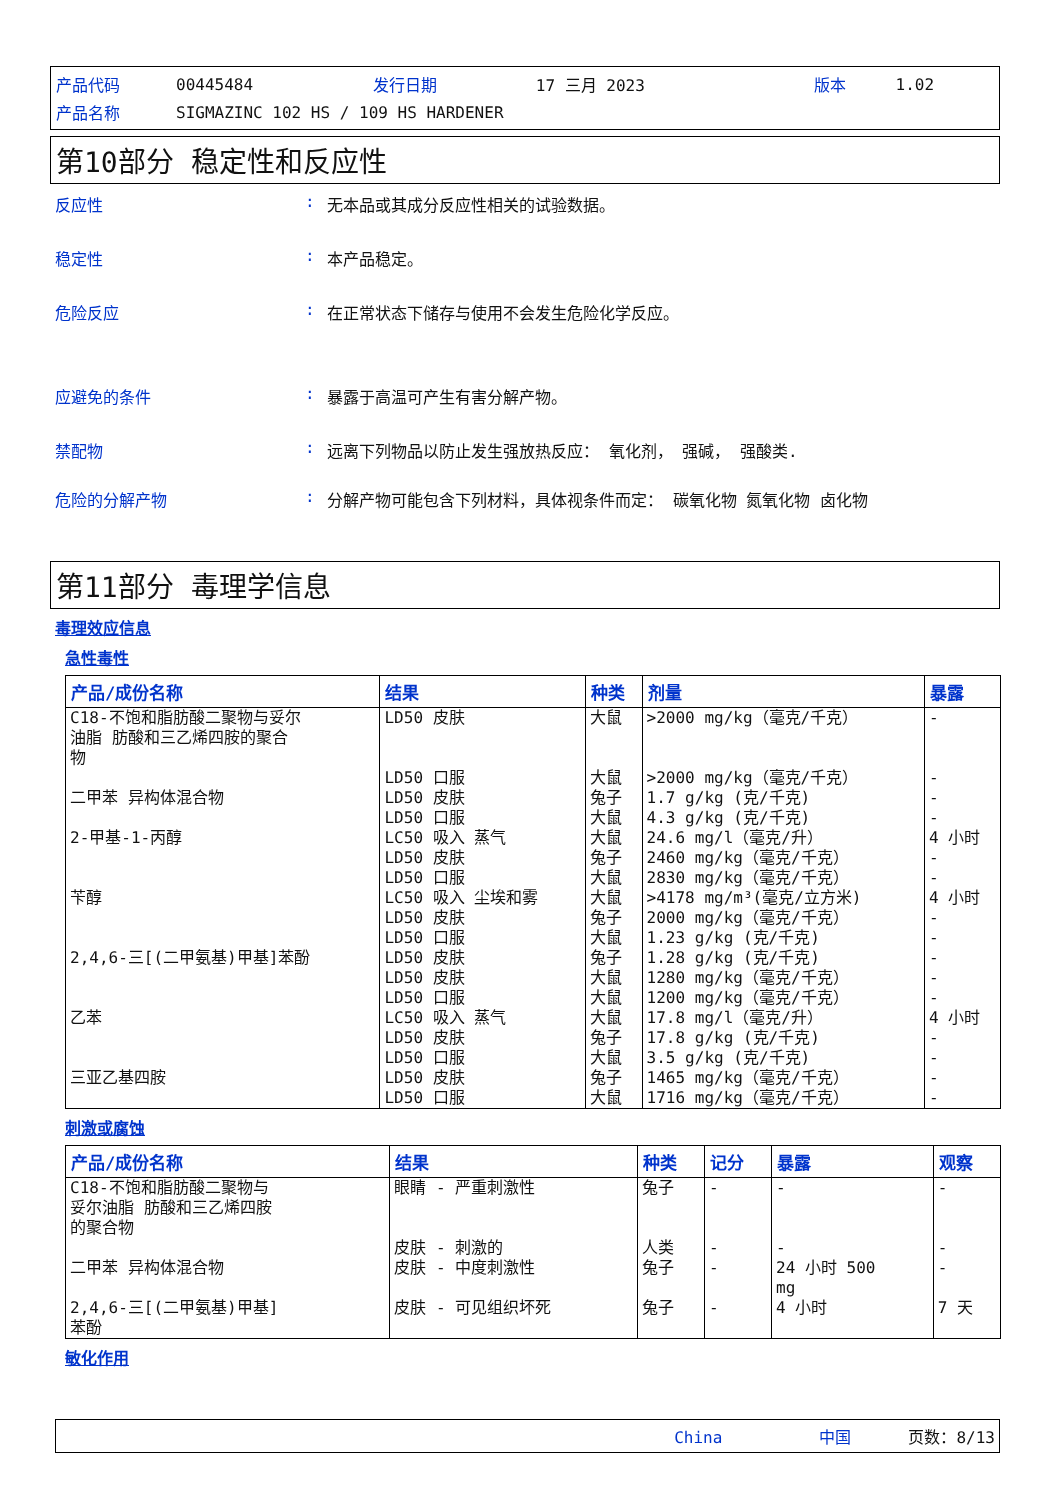| 产品代码 | 00445484 | 发行日期 | 17 三月 2023 | 版本 | 1.02 |
| 产品名称 | SIGMAZINC 102 HS / 109 HS HARDENER | | | | |
第10部分 稳定性和反应性
反应性: 无本品或其成分反应性相关的试验数据。
稳定性: 本产品稳定。
危险反应: 在正常状态下储存与使用不会发生危险化学反应。
应避免的条件: 暴露于高温可产生有害分解产物。
禁配物: 远离下列物品以防止发生强放热反应： 氧化剂， 强碱， 强酸类.
危险的分解产物: 分解产物可能包含下列材料，具体视条件而定： 碳氧化物 氮氧化物 卤化物
第11部分 毒理学信息
毒理效应信息
急性毒性
| 产品/成份名称 | 结果 | 种类 | 剂量 | 暴露 |
| --- | --- | --- | --- | --- |
| C18-不饱和脂肪酸二聚物与妥尔 油脂 肪酸和三乙烯四胺的聚合 物 | LD50 皮肤 | 大鼠 | >2000 mg/kg（毫克/千克） | - |
| | LD50 口服 | 大鼠 | >2000 mg/kg（毫克/千克） | - |
| 二甲苯 异构体混合物 | LD50 皮肤 LD50 口服 | 兔子 大鼠 | 1.7 g/kg (克/千克) 4.3 g/kg (克/千克) | - - |
| 2-甲基-1-丙醇 | LC50 吸入 蒸气 LD50 皮肤 LD50 口服 | 大鼠 兔子 大鼠 | 24.6 mg/l（毫克/升） 2460 mg/kg（毫克/千克） 2830 mg/kg（毫克/千克） | 4 小时 - - |
| 苄醇 | LC50 吸入 尘埃和雾 LD50 皮肤 LD50 口服 | 大鼠 兔子 大鼠 | >4178 mg/m³(毫克/立方米) 2000 mg/kg（毫克/千克） 1.23 g/kg (克/千克) | 4 小时 - - |
| 2,4,6-三[(二甲氨基)甲基]苯酚 | LD50 皮肤 LD50 皮肤 LD50 口服 | 兔子 大鼠 大鼠 | 1.28 g/kg (克/千克) 1280 mg/kg（毫克/千克） 1200 mg/kg（毫克/千克） | - - - |
| 乙苯 | LC50 吸入 蒸气 LD50 皮肤 LD50 口服 | 大鼠 兔子 大鼠 | 17.8 mg/l（毫克/升） 17.8 g/kg (克/千克) 3.5 g/kg (克/千克) | 4 小时 - - |
| 三亚乙基四胺 | LD50 皮肤 LD50 口服 | 兔子 大鼠 | 1465 mg/kg（毫克/千克） 1716 mg/kg（毫克/千克） | - - |
刺激或腐蚀
| 产品/成份名称 | 结果 | 种类 | 记分 | 暴露 | 观察 |
| --- | --- | --- | --- | --- | --- |
| C18-不饱和脂肪酸二聚物与 妥尔油脂 肪酸和三乙烯四胺 的聚合物 | 眼睛 - 严重刺激性 | 兔子 | - | - | - |
| | 皮肤 - 刺激的 | 人类 | - | - | - |
| 二甲苯 异构体混合物 | 皮肤 - 中度刺激性 | 兔子 | - | 24 小时 500 mg | - |
| 2,4,6-三[(二甲氨基)甲基] 苯酚 | 皮肤 - 可见组织坏死 | 兔子 | - | 4 小时 | 7 天 |
敏化作用
China 中国 页数：8/13